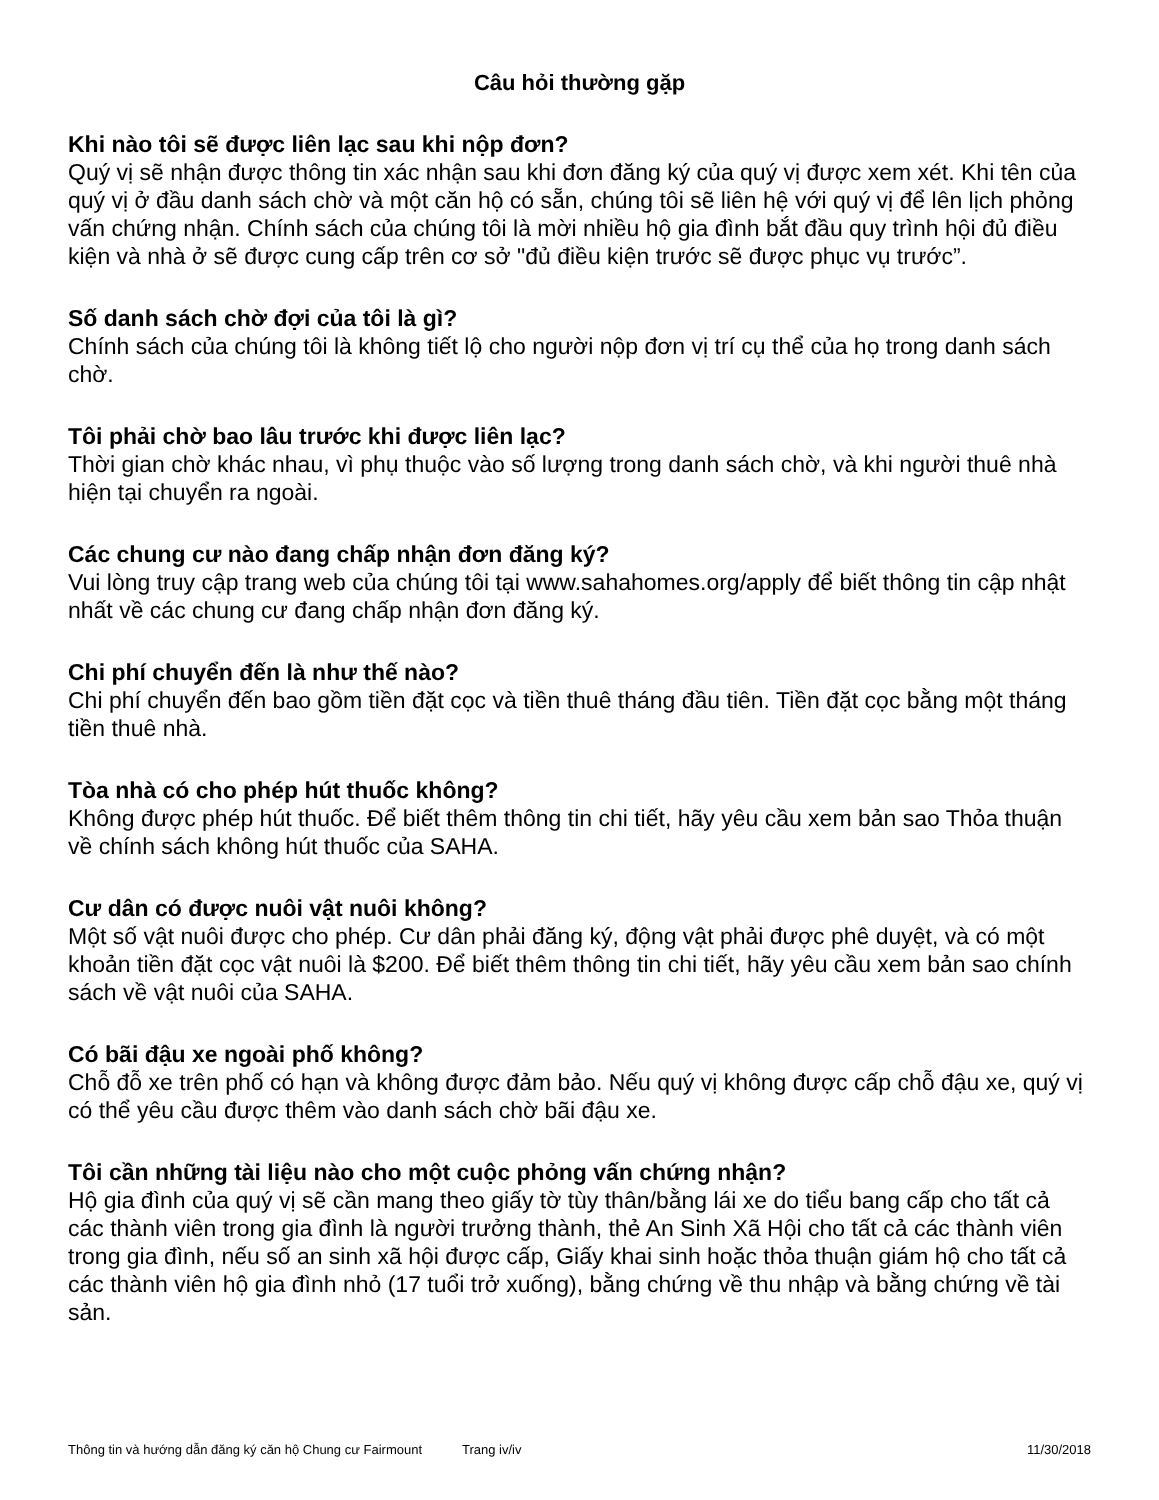Câu hỏi thường gặp
Khi nào tôi sẽ được liên lạc sau khi nộp đơn?
Quý vị sẽ nhận được thông tin xác nhận sau khi đơn đăng ký của quý vị được xem xét. Khi tên của quý vị ở đầu danh sách chờ và một căn hộ có sẵn, chúng tôi sẽ liên hệ với quý vị để lên lịch phỏng vấn chứng nhận. Chính sách của chúng tôi là mời nhiều hộ gia đình bắt đầu quy trình hội đủ điều kiện và nhà ở sẽ được cung cấp trên cơ sở "đủ điều kiện trước sẽ được phục vụ trước”.
Số danh sách chờ đợi của tôi là gì?
Chính sách của chúng tôi là không tiết lộ cho người nộp đơn vị trí cụ thể của họ trong danh sách chờ.
Tôi phải chờ bao lâu trước khi được liên lạc?
Thời gian chờ khác nhau, vì phụ thuộc vào số lượng trong danh sách chờ, và khi người thuê nhà hiện tại chuyển ra ngoài.
Các chung cư nào đang chấp nhận đơn đăng ký?
Vui lòng truy cập trang web của chúng tôi tại www.sahahomes.org/apply để biết thông tin cập nhật nhất về các chung cư đang chấp nhận đơn đăng ký.
Chi phí chuyển đến là như thế nào?
Chi phí chuyển đến bao gồm tiền đặt cọc và tiền thuê tháng đầu tiên. Tiền đặt cọc bằng một tháng tiền thuê nhà.
Tòa nhà có cho phép hút thuốc không?
Không được phép hút thuốc. Để biết thêm thông tin chi tiết, hãy yêu cầu xem bản sao Thỏa thuận về chính sách không hút thuốc của SAHA.
Cư dân có được nuôi vật nuôi không?
Một số vật nuôi được cho phép. Cư dân phải đăng ký, động vật phải được phê duyệt, và có một khoản tiền đặt cọc vật nuôi là $200. Để biết thêm thông tin chi tiết, hãy yêu cầu xem bản sao chính sách về vật nuôi của SAHA.
Có bãi đậu xe ngoài phố không?
Chỗ đỗ xe trên phố có hạn và không được đảm bảo. Nếu quý vị không được cấp chỗ đậu xe, quý vị có thể yêu cầu được thêm vào danh sách chờ bãi đậu xe.
Tôi cần những tài liệu nào cho một cuộc phỏng vấn chứng nhận?
Hộ gia đình của quý vị sẽ cần mang theo giấy tờ tùy thân/bằng lái xe do tiểu bang cấp cho tất cả các thành viên trong gia đình là người trưởng thành, thẻ An Sinh Xã Hội cho tất cả các thành viên trong gia đình, nếu số an sinh xã hội được cấp, Giấy khai sinh hoặc thỏa thuận giám hộ cho tất cả các thành viên hộ gia đình nhỏ (17 tuổi trở xuống), bằng chứng về thu nhập và bằng chứng về tài sản.
Thông tin và hướng dẫn đăng ký căn hộ Chung cư Fairmount Trang iv/iv 11/30/2018